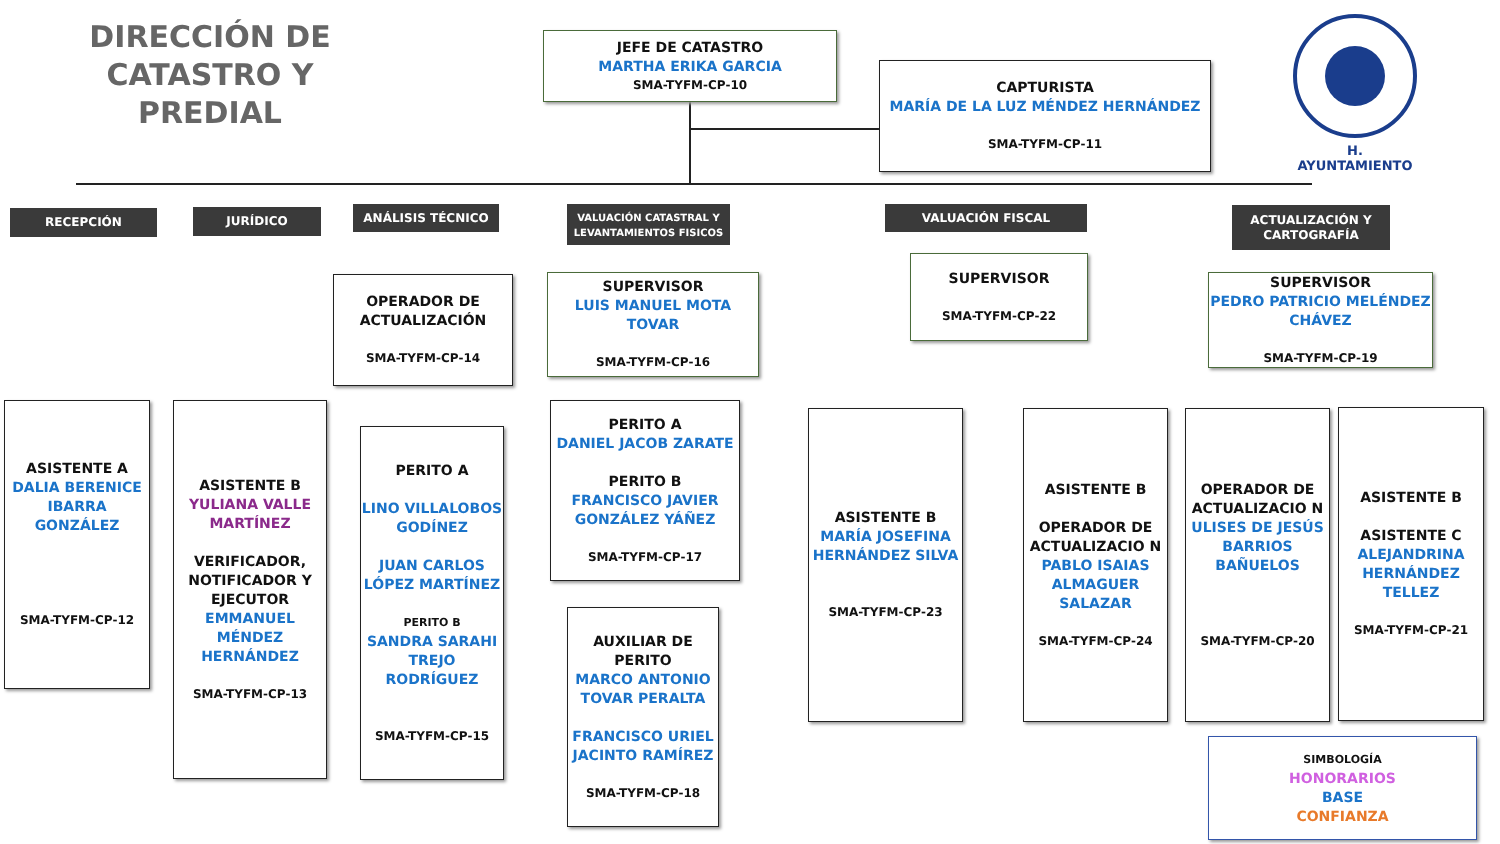DIRECCIÓN DE CATASTRO Y
PREDIAL
JEFE DE CATASTRO
MARTHA ERIKA GARCIA
SMA-TYFM-CP-10
CAPTURISTA
MARÍA DE LA LUZ MÉNDEZ HERNÁNDEZ
SMA-TYFM-CP-11
H. AYUNTAMIENTO
RECEPCIÓN JURÍDICO ANÁLISIS TÉCNICO
VALUACIÓN CATASTRAL Y
LEVANTAMIENTOS FISICOS
VALUACIÓN FISCAL
ACTUALIZACIÓN Y
CARTOGRAFÍA
OPERADOR DE ACTUALIZACIÓN
SMA-TYFM-CP-14
SUPERVISOR
LUIS MANUEL MOTA TOVAR
SMA-TYFM-CP-16
SUPERVISOR
SMA-TYFM-CP-22
SUPERVISOR
PEDRO PATRICIO MELÉNDEZ CHÁVEZ
SMA-TYFM-CP-19
ASISTENTE A
DALIA BERENICE IBARRA GONZÁLEZ
SMA-TYFM-CP-12
ASISTENTE B
YULIANA VALLE MARTÍNEZ
VERIFICADOR, NOTIFICADOR Y EJECUTOR
EMMANUEL MÉNDEZ HERNÁNDEZ
SMA-TYFM-CP-13
PERITO A
LINO VILLALOBOS GODÍNEZ
JUAN CARLOS LÓPEZ MARTÍNEZ
PERITO B
SANDRA SARAHI TREJO RODRÍGUEZ
SMA-TYFM-CP-15
PERITO A
DANIEL JACOB ZARATE
PERITO B
FRANCISCO JAVIER GONZÁLEZ YÁÑEZ
SMA-TYFM-CP-17
AUXILIAR DE PERITO
MARCO ANTONIO TOVAR PERALTA
FRANCISCO URIEL JACINTO RAMÍREZ
SMA-TYFM-CP-18
ASISTENTE B
MARÍA JOSEFINA HERNÁNDEZ SILVA
SMA-TYFM-CP-23
ASISTENTE B
OPERADOR DE ACTUALIZACIO N
PABLO ISAIAS ALMAGUER SALAZAR
SMA-TYFM-CP-24
OPERADOR DE ACTUALIZACIO N
ULISES DE JESÚS BARRIOS BAÑUELOS
SMA-TYFM-CP-20
ASISTENTE B
ASISTENTE C
ALEJANDRINA HERNÁNDEZ TELLEZ
SMA-TYFM-CP-21
SIMBOLOGÍA
HONORARIOS
BASE
CONFIANZA